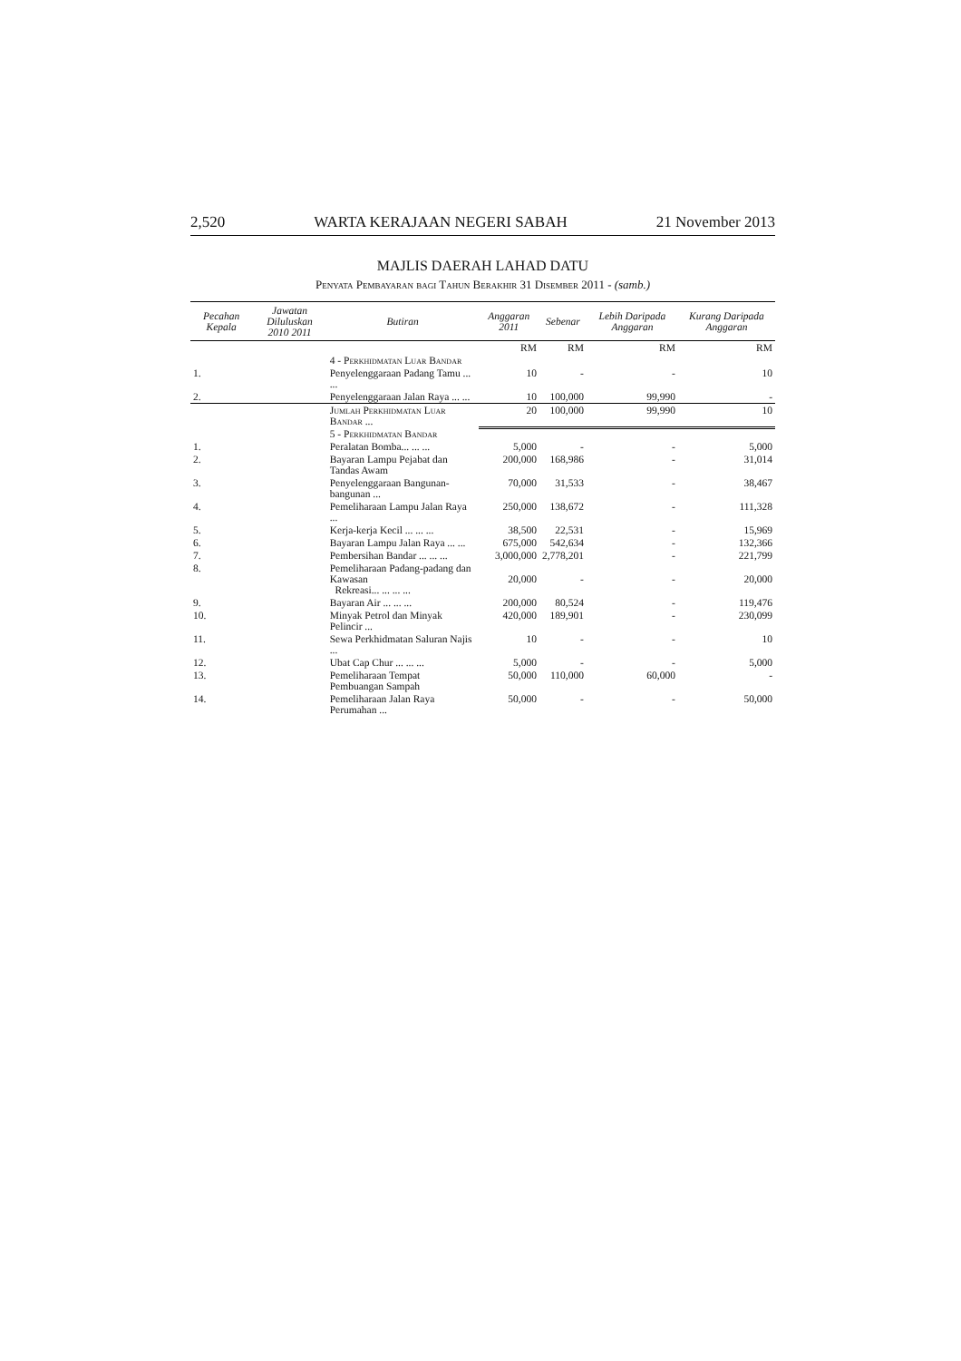2,520 WARTA KERAJAAN NEGERI SABAH 21 November 2013
MAJLIS DAERAH LAHAD DATU
Penyata Pembayaran bagi Tahun Berakhir 31 Disember 2011 - (samb.)
| Pecahan Kepala | Jawatan Diluluskan 2010 2011 | | Butiran | Anggaran 2011 | Sebenar | Lebih Daripada Anggaran | Kurang Daripada Anggaran |
| --- | --- | --- | --- | --- | --- | --- | --- |
| | | | | RM | RM | RM | RM |
| | | | 4 - Perkhidmatan Luar Bandar | | | | |
| 1. | | | Penyelenggaraan Padang Tamu ... ... | 10 | - | - | 10 |
| 2. | | | Penyelenggaraan Jalan Raya ... ... | 10 | 100,000 | 99,990 | - |
| | | | Jumlah Perkhidmatan Luar Bandar ... | 20 | 100,000 | 99,990 | 10 |
| | | | 5 - Perkhidmatan Bandar | | | | |
| 1. | | | Peralatan Bomba... ... ... | 5,000 | - | - | 5,000 |
| 2. | | | Bayaran Lampu Pejabat dan Tandas Awam | 200,000 | 168,986 | - | 31,014 |
| 3. | | | Penyelenggaraan Bangunan-bangunan ... | 70,000 | 31,533 | - | 38,467 |
| 4. | | | Pemeliharaan Lampu Jalan Raya ... | 250,000 | 138,672 | - | 111,328 |
| 5. | | | Kerja-kerja Kecil ... ... ... | 38,500 | 22,531 | - | 15,969 |
| 6. | | | Bayaran Lampu Jalan Raya ... ... | 675,000 | 542,634 | - | 132,366 |
| 7. | | | Pembersihan Bandar ... ... ... | 3,000,000 | 2,778,201 | - | 221,799 |
| 8. | | | Pemeliharaan Padang-padang dan Kawasan Rekreasi... ... ... ... | 20,000 | - | - | 20,000 |
| 9. | | | Bayaran Air ... ... ... | 200,000 | 80,524 | - | 119,476 |
| 10. | | | Minyak Petrol dan Minyak Pelincir ... | 420,000 | 189,901 | - | 230,099 |
| 11. | | | Sewa Perkhidmatan Saluran Najis ... | 10 | - | - | 10 |
| 12. | | | Ubat Cap Chur ... ... ... | 5,000 | - | - | 5,000 |
| 13. | | | Pemeliharaan Tempat Pembuangan Sampah | 50,000 | 110,000 | 60,000 | - |
| 14. | | | Pemeliharaan Jalan Raya Perumahan ... | 50,000 | - | - | 50,000 |